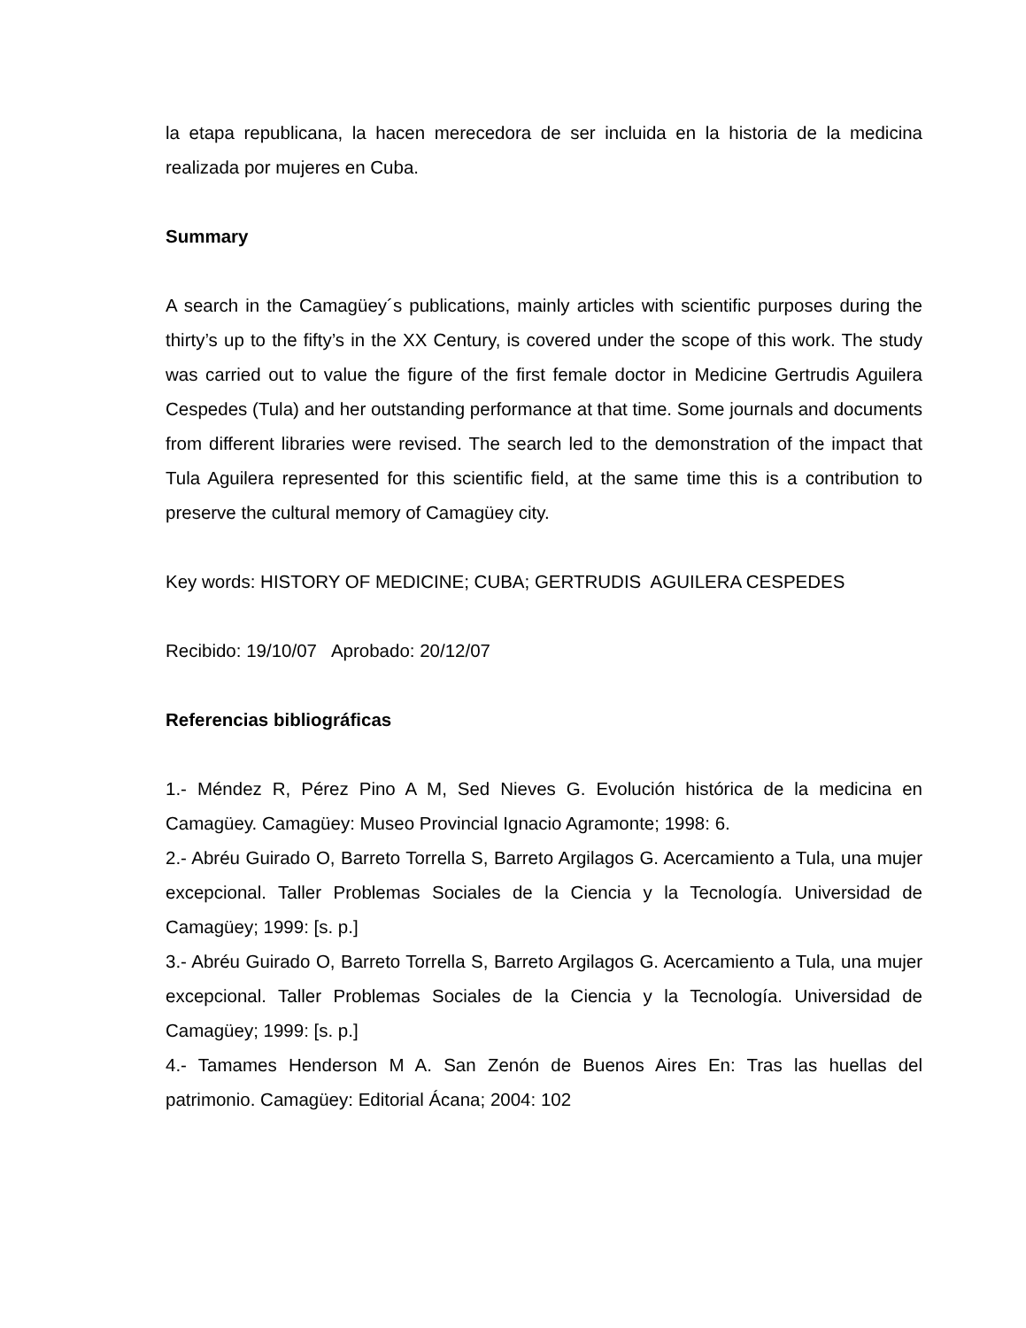la etapa republicana, la hacen merecedora de ser incluida en la historia de la medicina realizada por mujeres en Cuba.
Summary
A search in the Camagüey´s publications, mainly articles with scientific purposes during the thirty’s up to the fifty’s in the XX Century, is covered under the scope of this work. The study was carried out to value the figure of the first female doctor in Medicine Gertrudis Aguilera Cespedes (Tula) and her outstanding performance at that time. Some journals and documents from different libraries were revised. The search led to the demonstration of the impact that Tula Aguilera represented for this scientific field, at the same time this is a contribution to preserve the cultural memory of Camagüey city.
Key words: HISTORY OF MEDICINE; CUBA; GERTRUDIS AGUILERA CESPEDES
Recibido: 19/10/07 Aprobado: 20/12/07
Referencias bibliográficas
1.- Méndez R, Pérez Pino A M, Sed Nieves G. Evolución histórica de la medicina en Camagüey. Camagüey: Museo Provincial Ignacio Agramonte; 1998: 6.
2.- Abréu Guirado O, Barreto Torrella S, Barreto Argilagos G. Acercamiento a Tula, una mujer excepcional. Taller Problemas Sociales de la Ciencia y la Tecnología. Universidad de Camagüey; 1999: [s. p.]
3.- Abréu Guirado O, Barreto Torrella S, Barreto Argilagos G. Acercamiento a Tula, una mujer excepcional. Taller Problemas Sociales de la Ciencia y la Tecnología. Universidad de Camagüey; 1999: [s. p.]
4.- Tamames Henderson M A. San Zenón de Buenos Aires En: Tras las huellas del patrimonio. Camagüey: Editorial Ácana; 2004: 102